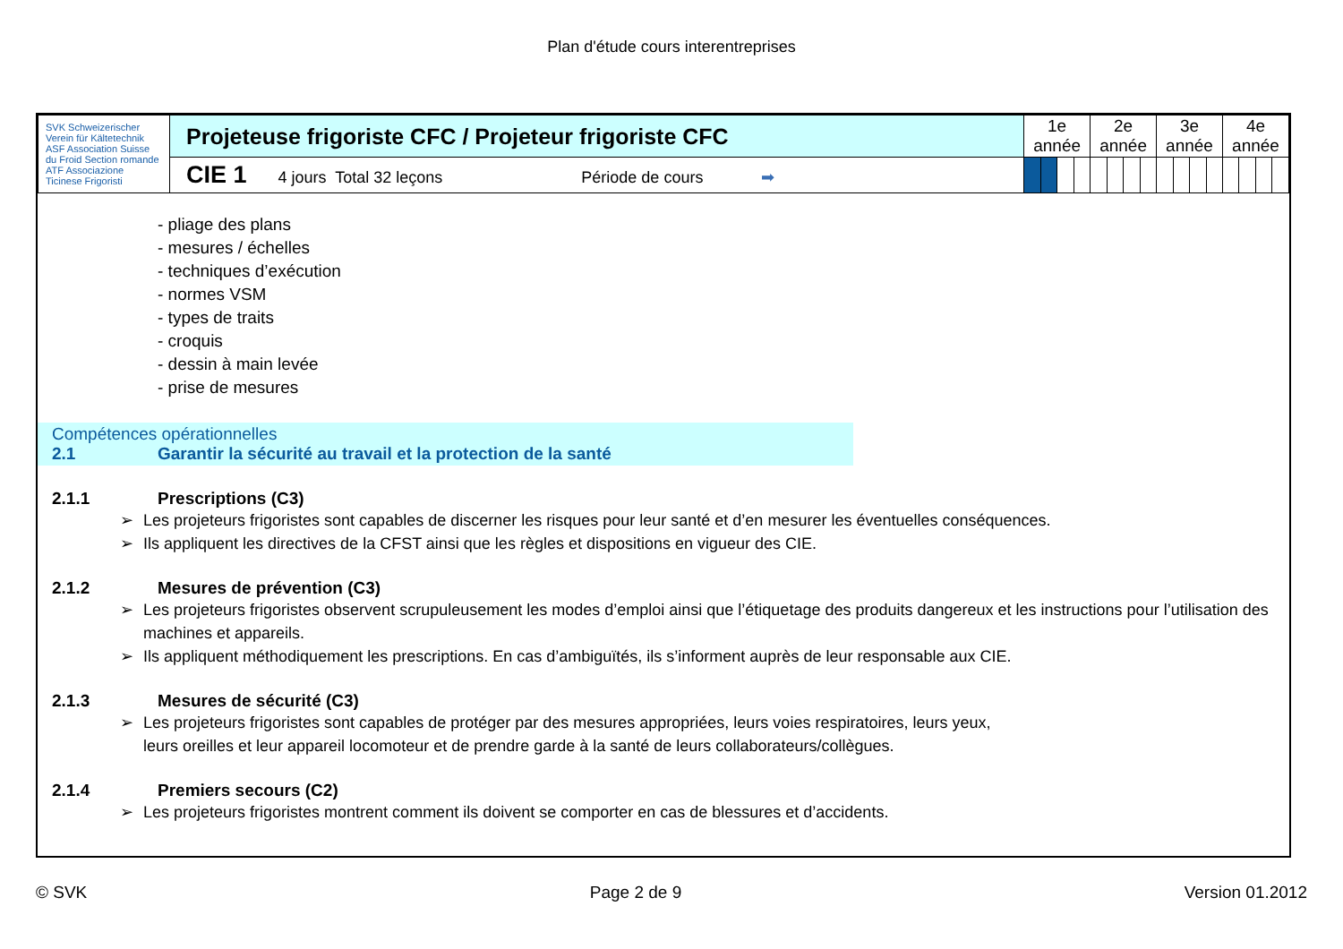Plan d'étude cours interentreprises
| SVK Schweizerischer Verein für Kältetechnik ASF Association Suisse du Froid Section romande ATF Associazione Ticinese Frigoristi | Projeteuse frigoriste CFC / Projeteur frigoriste CFC | 1e année | | | | 2e année | | | | 3e année | | | | 4e année | | | |
| | CIE 1 4 jours Total 32 leçons Période de cours ➡ | | | | | | | | | | | | | | | | |
- pliage des plans
- mesures / échelles
- techniques d’exécution
- normes VSM
- types de traits
- croquis
- dessin à main levée
- prise de mesures
Compétences opérationnelles
2.1 Garantir la sécurité au travail et la protection de la santé
2.1.1 Prescriptions (C3)
➢ Les projeteurs frigoristes sont capables de discerner les risques pour leur santé et d’en mesurer les éventuelles conséquences.
➢ Ils appliquent les directives de la CFST ainsi que les règles et dispositions en vigueur des CIE.
2.1.2 Mesures de prévention (C3)
➢ Les projeteurs frigoristes observent scrupuleusement les modes d’emploi ainsi que l’étiquetage des produits dangereux et les instructions pour l’utilisation des machines et appareils.
➢ Ils appliquent méthodiquement les prescriptions. En cas d’ambiguïtés, ils s’informent auprès de leur responsable aux CIE.
2.1.3 Mesures de sécurité (C3)
➢ Les projeteurs frigoristes sont capables de protéger par des mesures appropriées, leurs voies respiratoires, leurs yeux,
leurs oreilles et leur appareil locomoteur et de prendre garde à la santé de leurs collaborateurs/collègues.
2.1.4 Premiers secours (C2)
➢ Les projeteurs frigoristes montrent comment ils doivent se comporter en cas de blessures et d’accidents.
© SVK Page 2 de 9 Version 01.2012